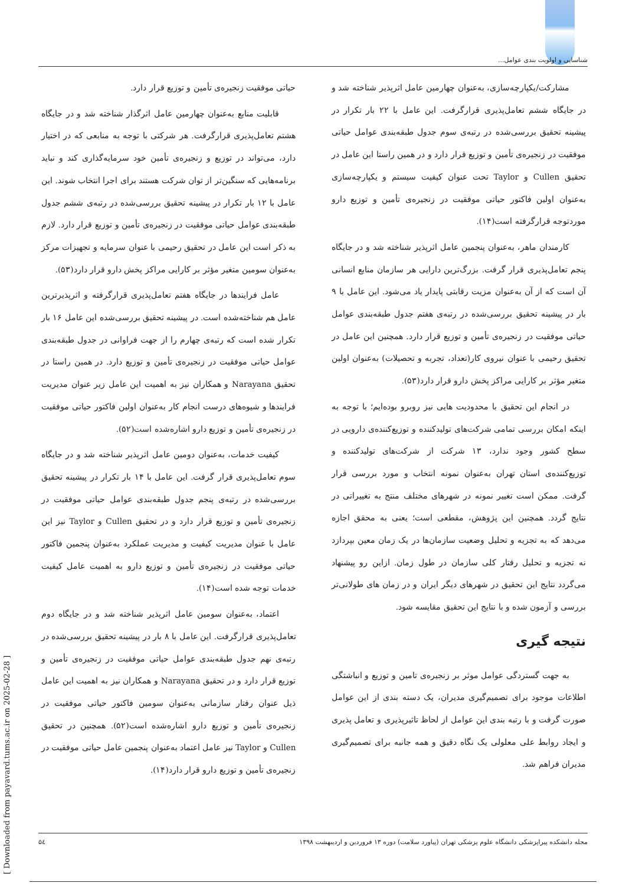شناسایی و اولویت بندی عوامل...
حیاتی موفقیت زنجیره‌ی تأمین و توزیع قرار دارد.
قابلیت منابع به‌عنوان چهارمین عامل اثرگذار شناخته شد و در جایگاه هشتم تعامل‌پذیری قرارگرفت. هر شرکتی با توجه به منابعی که در اختیار دارد، می‌تواند در توزیع و زنجیره‌ی تأمین خود سرمایه‌گذاری کند و نباید برنامه‌هایی که سنگین‌تر از توان شرکت هستند برای اجرا انتخاب شوند. این عامل با ۱۲ بار تکرار در پیشینه تحقیق بررسی‌شده در رتبه‌ی ششم جدول طبقه‌بندی عوامل حیاتی موفقیت در زنجیره‌ی تأمین و توزیع قرار دارد. لازم به ذکر است این عامل در تحقیق رحیمی با عنوان سرمایه و تجهیزات مرکز به‌عنوان سومین متغیر مؤثر بر کارایی مراکز پخش دارو قرار دارد(۵۳).
عامل فرایندها در جایگاه هفتم تعامل‌پذیری قرارگرفته و اثرپذیرترین عامل هم شناخته‌شده است. در پیشینه تحقیق بررسی‌شده این عامل ۱۶ بار تکرار شده است که رتبه‌ی چهارم را از جهت فراوانی در جدول طبقه‌بندی عوامل حیاتی موفقیت در زنجیره‌ی تأمین و توزیع دارد. در همین راستا در تحقیق Narayana و همکاران نیز به اهمیت این عامل زیر عنوان مدیریت فرایندها و شیوه‌های درست انجام کار به‌عنوان اولین فاکتور حیاتی موفقیت در زنجیره‌ی تأمین و توزیع دارو اشاره‌شده است(۵۲).
کیفیت خدمات، به‌عنوان دومین عامل اثرپذیر شناخته شد و در جایگاه سوم تعامل‌پذیری قرار گرفت. این عامل با ۱۴ بار تکرار در پیشینه تحقیق بررسی‌شده در رتبه‌ی پنجم جدول طبقه‌بندی عوامل حیاتی موفقیت در زنجیره‌ی تأمین و توزیع قرار دارد و در تحقیق Cullen و Taylor نیز این عامل با عنوان مدیریت کیفیت و مدیریت عملکرد به‌عنوان پنجمین فاکتور حیاتی موفقیت در زنجیره‌ی تأمین و توزیع دارو به اهمیت عامل کیفیت خدمات توجه شده است(۱۴).
اعتماد، به‌عنوان سومین عامل اثرپذیر شناخته شد و در جایگاه دوم تعامل‌پذیری قرارگرفت. این عامل با ۸ بار در پیشینه تحقیق بررسی‌شده در رتبه‌ی نهم جدول طبقه‌بندی عوامل حیاتی موفقیت در زنجیره‌ی تأمین و توزیع قرار دارد و در تحقیق Narayana و همکاران نیز به اهمیت این عامل ذیل عنوان رفتار سازمانی به‌عنوان سومین فاکتور حیاتی موفقیت در زنجیره‌ی تأمین و توزیع دارو اشاره‌شده است(۵۲). همچنین در تحقیق Cullen و Taylor نیز عامل اعتماد به‌عنوان پنجمین عامل حیاتی موفقیت در زنجیره‌ی تأمین و توزیع دارو قرار دارد(۱۴).
مشارکت/یکپارچه‌سازی، به‌عنوان چهارمین عامل اثرپذیر شناخته شد و در جایگاه ششم تعامل‌پذیری قرارگرفت. این عامل با ۲۲ بار تکرار در پیشینه تحقیق بررسی‌شده در رتبه‌ی سوم جدول طبقه‌بندی عوامل حیاتی موفقیت در زنجیره‌ی تأمین و توزیع قرار دارد و در همین راستا این عامل در تحقیق Cullen و Taylor تحت عنوان کیفیت سیستم و یکپارچه‌سازی به‌عنوان اولین فاکتور حیاتی موفقیت در زنجیره‌ی تأمین و توزیع دارو موردتوجه قرارگرفته است(۱۴).
کارمندان ماهر، به‌عنوان پنجمین عامل اثرپذیر شناخته شد و در جایگاه پنجم تعامل‌پذیری قرار گرفت. بزرگ‌ترین دارایی هر سازمان منابع انسانی آن است که از آن به‌عنوان مزیت رقابتی پایدار یاد می‌شود. این عامل با ۹ بار در پیشینه تحقیق بررسی‌شده در رتبه‌ی هفتم جدول طبقه‌بندی عوامل حیاتی موفقیت در زنجیره‌ی تأمین و توزیع قرار دارد. همچنین این عامل در تحقیق رحیمی با عنوان نیروی کار(تعداد، تجربه و تحصیلات) به‌عنوان اولین متغیر مؤثر بر کارایی مراکز پخش دارو قرار دارد(۵۳).
در انجام این تحقیق با محدودیت هایی نیز روبرو بوده‌ایم؛ با توجه به اینکه امکان بررسی تمامی شرکت‌های تولیدکننده و توزیع‌کننده‌ی دارویی در سطح کشور وجود ندارد، ۱۳ شرکت از شرکت‌های تولیدکننده و توزیع‌کننده‌ی استان تهران به‌عنوان نمونه انتخاب و مورد بررسی قرار گرفت. ممکن است تغییر نمونه در شهرهای مختلف منتج به تغییراتی در نتایج گردد. همچنین این پژوهش، مقطعی است؛ یعنی به محقق اجازه می‌دهد که به تجزیه و تحلیل وضعیت سازمان‌ها در یک زمان معین بپردازد نه تجزیه و تحلیل رفتار کلی سازمان در طول زمان. ازاین رو پیشنهاد می‌گردد نتایج این تحقیق در شهرهای دیگر ایران و در زمان های طولانی‌تر بررسی و آزمون شده و با نتایج این تحقیق مقایسه شود.
نتیجه گیری
به جهت گستردگی عوامل موثر بر زنجیره‌ی تامین و توزیع و انباشتگی اطلاعات موجود برای تصمیم‌گیری مدیران، یک دسته بندی از این عوامل صورت گرفت و با رتبه بندی این عوامل از لحاظ تاثیرپذیری و تعامل پذیری و ایجاد روابط علی معلولی یک نگاه دقیق و همه جانبه برای تصمیم‌گیری مدیران فراهم شد.
مجله دانشکده پیراپزشکی دانشگاه علوم پزشکی تهران (پیاورد سلامت) دوره ۱۳ فروردین و اردیبهشت ۱۳۹۸ ۵٤
[ Downloaded from payavard.tums.ac.ir on 2025-02-28 ]